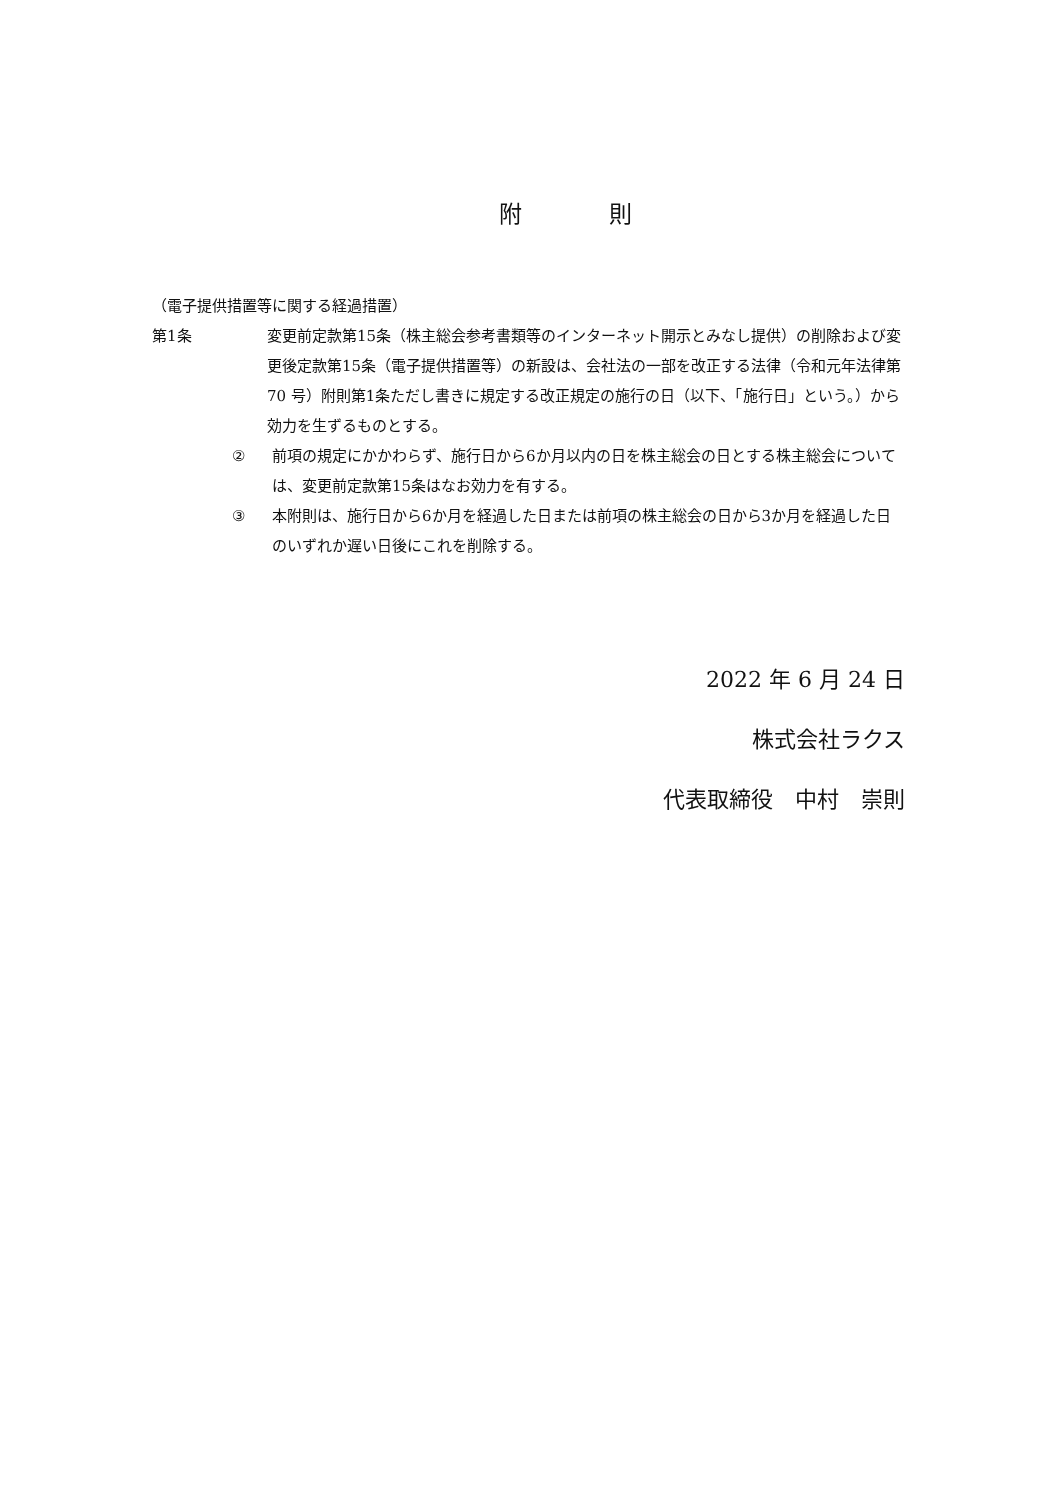附 則
（電子提供措置等に関する経過措置）
第1条 変更前定款第15条（株主総会参考書類等のインターネット開示とみなし提供）の削除および変更後定款第15条（電子提供措置等）の新設は、会社法の一部を改正する法律（令和元年法律第 70 号）附則第1条ただし書きに規定する改正規定の施行の日（以下、「施行日」という。）から効力を生ずるものとする。
② 前項の規定にかかわらず、施行日から6か月以内の日を株主総会の日とする株主総会については、変更前定款第15条はなお効力を有する。
③ 本附則は、施行日から6か月を経過した日または前項の株主総会の日から3か月を経過した日のいずれか遅い日後にこれを削除する。
2022 年 6 月 24 日
株式会社ラクス
代表取締役　中村　崇則